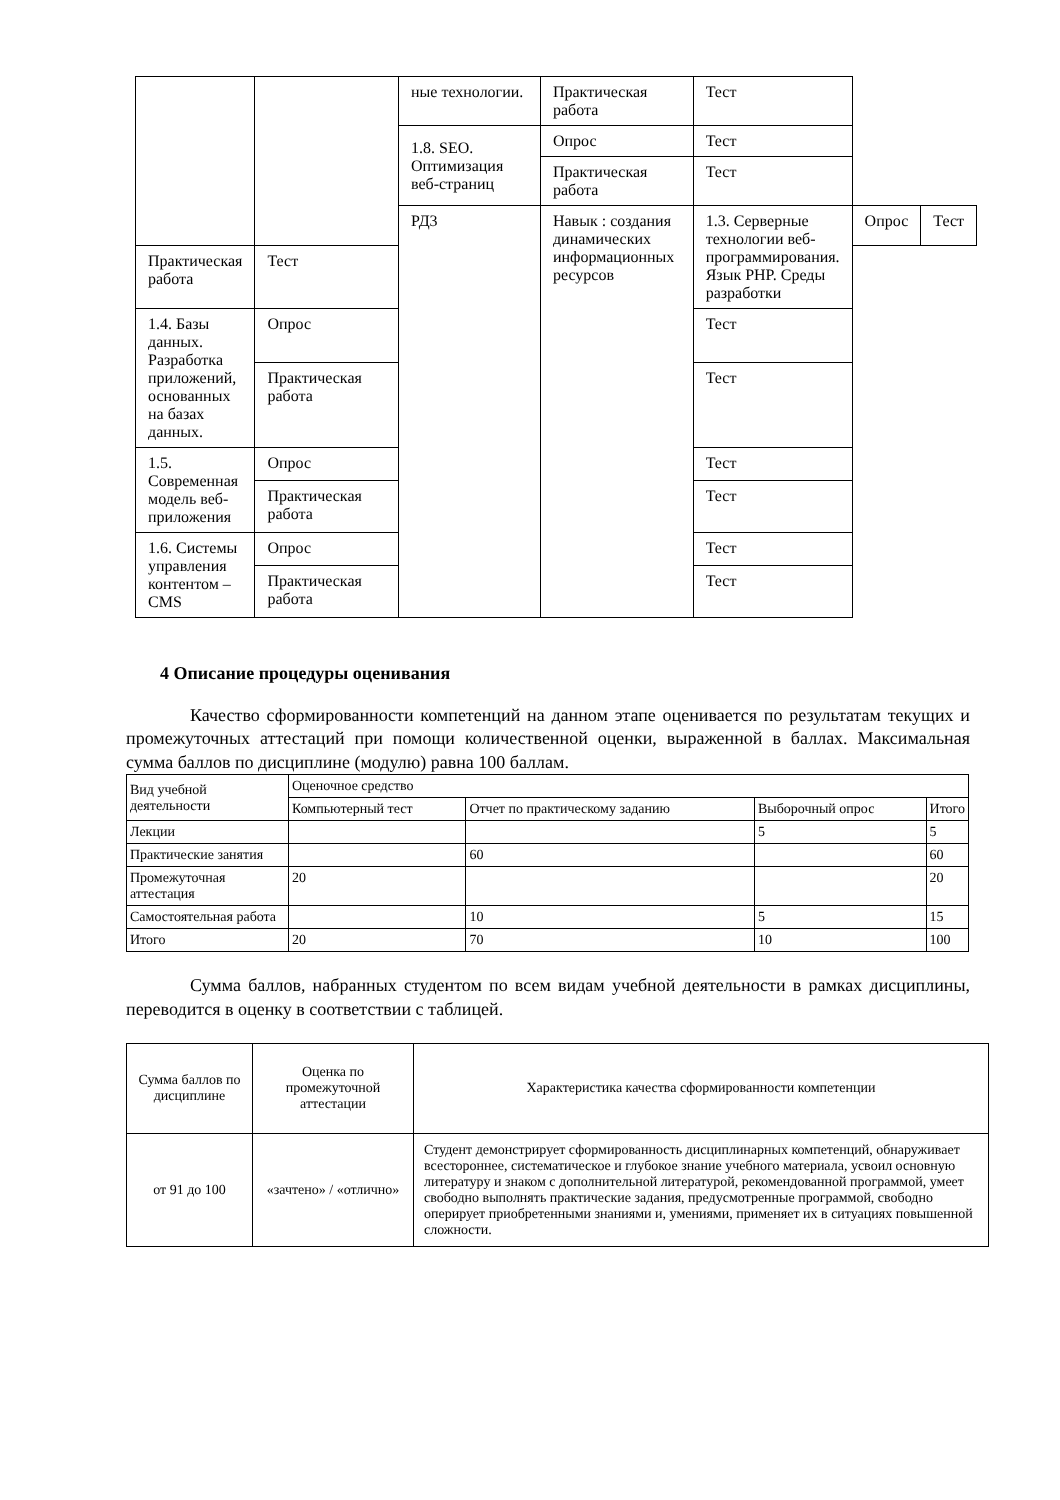| | | ные технологии. | Практическая работа | Тест | | |
| | | 1.8. SEO. Оптимизация веб-страниц | Опрос | Тест | | |
| | | | Практическая работа | Тест | | |
| | | РД3 | Навык : создания динамических информационных ресурсов | 1.3. Серверные технологии веб-программирования. Язык PHP. Среды разработки | Опрос | Тест |
| Практическая работа | Тест | | | | | |
| 1.4. Базы данных. Разработка приложений, основанных на базах данных. | Опрос | | | Тест | | |
| | Практическая работа | | | Тест | | |
| 1.5. Современная модель веб-приложения | Опрос | | | Тест | | |
| | Практическая работа | | | Тест | | |
| 1.6. Системы управления контентом – CMS | Опрос | | | Тест | | |
| | Практическая работа | | | Тест | | |
4 Описание процедуры оценивания
Качество сформированности компетенций на данном этапе оценивается по результатам текущих и промежуточных аттестаций при помощи количественной оценки, выраженной в баллах. Максимальная сумма баллов по дисциплине (модулю) равна 100 баллам.
| Вид учебной деятельности | Оценочное средство | | | |
| --- | --- | --- | --- | --- |
| | Компьютерный тест | Отчет по практическому заданию | Выборочный опрос | Итого |
| Лекции | | | 5 | 5 |
| Практические занятия | | 60 | | 60 |
| Промежуточная аттестация | 20 | | | 20 |
| Самостоятельная работа | | 10 | 5 | 15 |
| Итого | 20 | 70 | 10 | 100 |
Сумма баллов, набранных студентом по всем видам учебной деятельности в рамках дисциплины, переводится в оценку в соответствии с таблицей.
| Сумма баллов по дисциплине | Оценка по промежуточной аттестации | Характеристика качества сформированности компетенции |
| --- | --- | --- |
| от 91 до 100 | «зачтено» / «отлично» | Студент демонстрирует сформированность дисциплинарных компетенций, обнаруживает всестороннее, систематическое и глубокое знание учебного материала, усвоил основную литературу и знаком с дополнительной литературой, рекомендованной программой, умеет свободно выполнять практические задания, предусмотренные программой, свободно оперирует приобретенными знаниями и, умениями, применяет их в ситуациях повышенной сложности. |